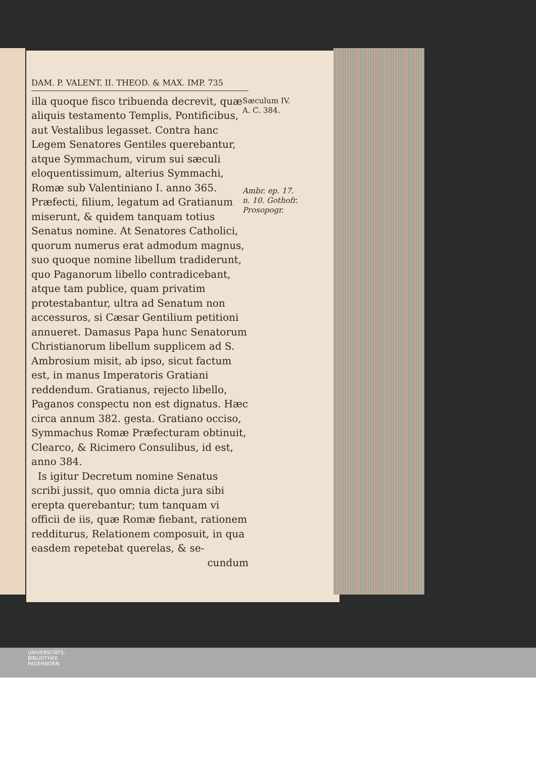DAM. P. VALENT. II. THEOD. & MAX. IMP. 735
illa quoque fisco tribuenda decrevit, quæ aliquis testamento Templis, Pontificibus, aut Vestalibus legasset. Contra hanc Legem Senatores Gentiles querebantur, atque Symmachum, virum sui sæculi eloquentissimum, alterius Symmachi, Romæ sub Valentiniano I. anno 365. Præfecti, filium, legatum ad Gratianum miserunt, & quidem tanquam totius Senatus nomine. At Senatores Catholici, quorum numerus erat admodum magnus, suo quoque nomine libellum tradiderunt, quo Paganorum libello contradicebant, atque tam publice, quam privatim protestabantur, ultra ad Senatum non accessuros, si Cæsar Gentilium petitioni annueret. Damasus Papa hunc Senatorum Christianorum libellum supplicem ad S. Ambrosium misit, ab ipso, sicut factum est, in manus Imperatoris Gratiani reddendum. Gratianus, rejecto libello, Paganos conspectu non est dignatus. Hæc circa annum 382. gesta. Gratiano occiso, Symmachus Romæ Præfecturam obtinuit, Clearco, & Ricimero Consulibus, id est, anno 384.
Is igitur Decretum nomine Senatus scribi jussit, quo omnia dicta jura sibi erepta querebantur; tum tanquam vi officii de iis, quæ Romæ fiebant, rationem redditurus, Relationem composuit, in qua easdem repetebat querelas, & se-
cundum
Sæculum IV.
A. C. 384.
Ambr. ep. 17. n. 10. Gothofr. Prosopogr.
UNIVERSITÄTS-
BIBLIOTHEK
PADERBORN